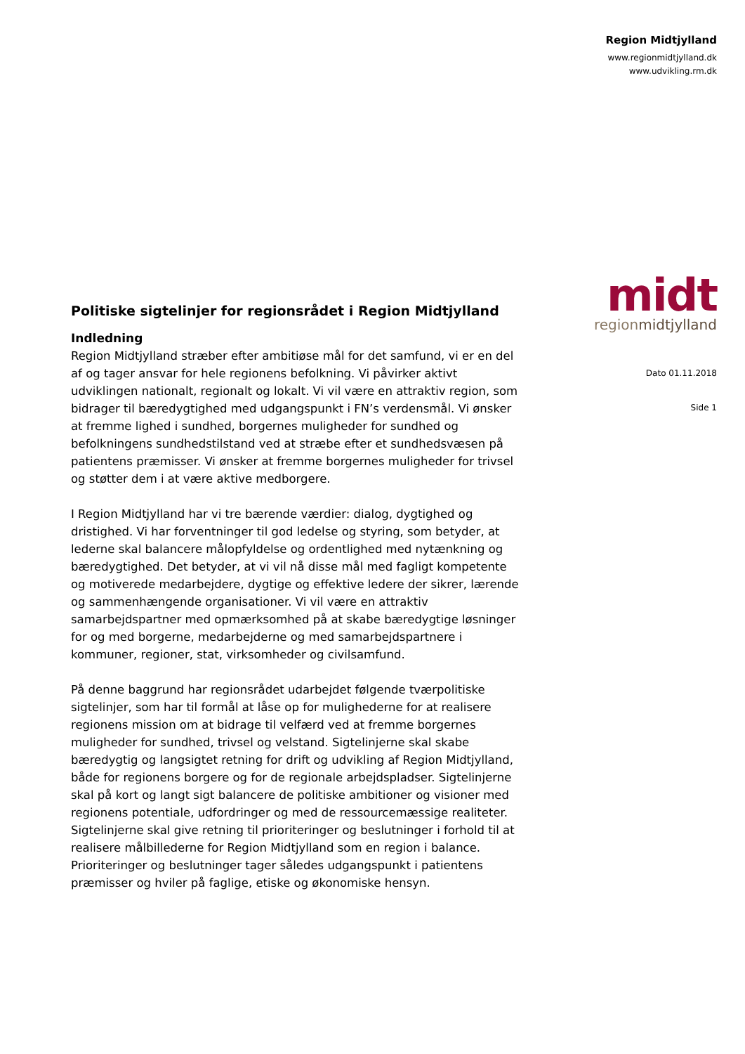Region Midtjylland
www.regionmidtjylland.dk
www.udvikling.rm.dk
midt
regionmidtjylland
Dato 01.11.2018
Side 1
Politiske sigtelinjer for regionsrådet i Region Midtjylland
Indledning
Region Midtjylland stræber efter ambitiøse mål for det samfund, vi er en del af og tager ansvar for hele regionens befolkning. Vi påvirker aktivt udviklingen nationalt, regionalt og lokalt. Vi vil være en attraktiv region, som bidrager til bæredygtighed med udgangspunkt i FN’s verdensmål. Vi ønsker at fremme lighed i sundhed, borgernes muligheder for sundhed og befolkningens sundhedstilstand ved at stræbe efter et sundhedsvæsen på patientens præmisser. Vi ønsker at fremme borgernes muligheder for trivsel og støtter dem i at være aktive medborgere.
I Region Midtjylland har vi tre bærende værdier: dialog, dygtighed og dristighed. Vi har forventninger til god ledelse og styring, som betyder, at lederne skal balancere målopfyldelse og ordentlighed med nytænkning og bæredygtighed. Det betyder, at vi vil nå disse mål med fagligt kompetente og motiverede medarbejdere, dygtige og effektive ledere der sikrer, lærende og sammenhængende organisationer. Vi vil være en attraktiv samarbejdspartner med opmærksomhed på at skabe bæredygtige løsninger for og med borgerne, medarbejderne og med samarbejdspartnere i kommuner, regioner, stat, virksomheder og civilsamfund.
På denne baggrund har regionsrådet udarbejdet følgende tværpolitiske sigtelinjer, som har til formål at låse op for mulighederne for at realisere regionens mission om at bidrage til velfærd ved at fremme borgernes muligheder for sundhed, trivsel og velstand. Sigtelinjerne skal skabe bæredygtig og langsigtet retning for drift og udvikling af Region Midtjylland, både for regionens borgere og for de regionale arbejdspladser. Sigtelinjerne skal på kort og langt sigt balancere de politiske ambitioner og visioner med regionens potentiale, udfordringer og med de ressourcemæssige realiteter. Sigtelinjerne skal give retning til prioriteringer og beslutninger i forhold til at realisere målbillederne for Region Midtjylland som en region i balance. Prioriteringer og beslutninger tager således udgangspunkt i patientens præmisser og hviler på faglige, etiske og økonomiske hensyn.